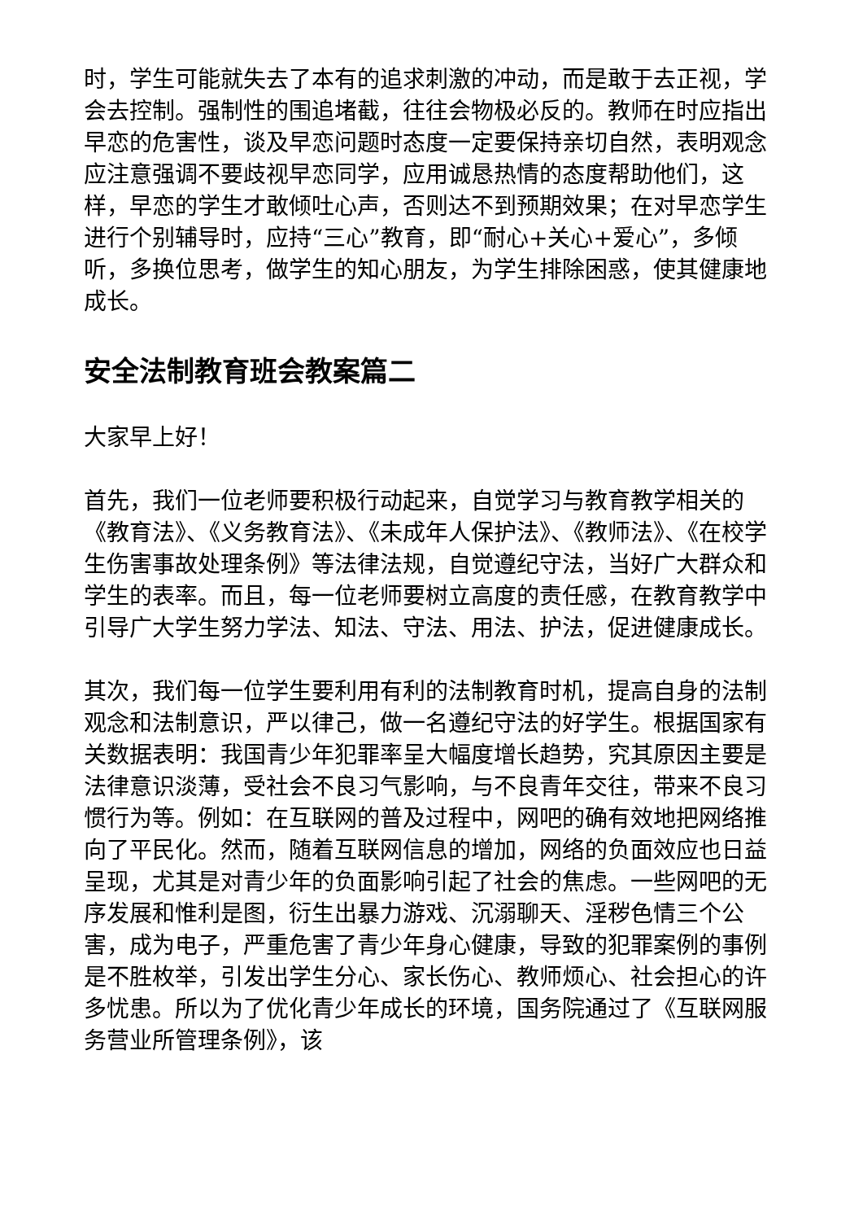时，学生可能就失去了本有的追求刺激的冲动，而是敢于去正视，学会去控制。强制性的围追堵截，往往会物极必反的。教师在时应指出早恋的危害性，谈及早恋问题时态度一定要保持亲切自然，表明观念应注意强调不要歧视早恋同学，应用诚恳热情的态度帮助他们，这样，早恋的学生才敢倾吐心声，否则达不到预期效果；在对早恋学生进行个别辅导时，应持“三心”教育，即“耐心+关心+爱心”，多倾听，多换位思考，做学生的知心朋友，为学生排除困惑，使其健康地成长。
安全法制教育班会教案篇二
大家早上好！
首先，我们一位老师要积极行动起来，自觉学习与教育教学相关的《教育法》、《义务教育法》、《未成年人保护法》、《教师法》、《在校学生伤害事故处理条例》等法律法规，自觉遵纪守法，当好广大群众和学生的表率。而且，每一位老师要树立高度的责任感，在教育教学中引导广大学生努力学法、知法、守法、用法、护法，促进健康成长。
其次，我们每一位学生要利用有利的法制教育时机，提高自身的法制观念和法制意识，严以律己，做一名遵纪守法的好学生。根据国家有关数据表明：我国青少年犯罪率呈大幅度增长趋势，究其原因主要是法律意识淡薄，受社会不良习气影响，与不良青年交往，带来不良习惯行为等。例如：在互联网的普及过程中，网吧的确有效地把网络推向了平民化。然而，随着互联网信息的增加，网络的负面效应也日益呈现，尤其是对青少年的负面影响引起了社会的焦虑。一些网吧的无序发展和惟利是图，衍生出暴力游戏、沉溺聊天、淫秽色情三个公害，成为电子，严重危害了青少年身心健康，导致的犯罪案例的事例是不胜枚举，引发出学生分心、家长伤心、教师烦心、社会担心的许多忧患。所以为了优化青少年成长的环境，国务院通过了《互联网服务营业所管理条例》，该